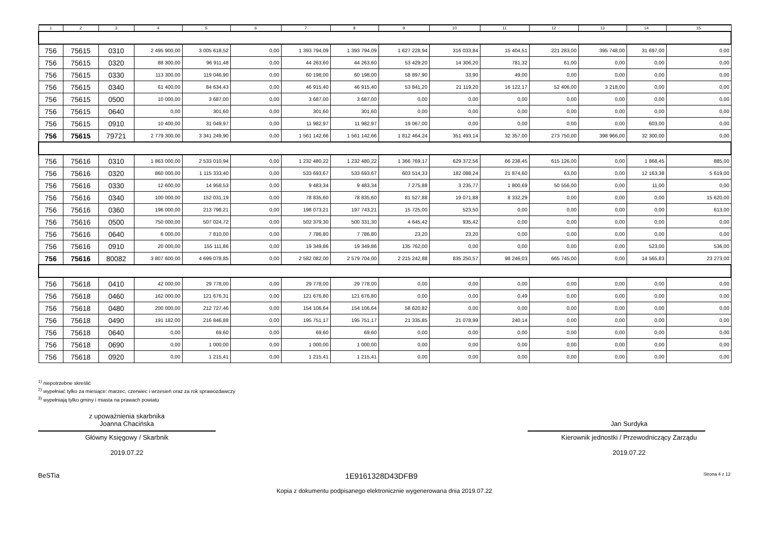| 1 | 2 | 3 | 4 | 5 | 6 | 7 | 8 | 9 | 10 | 11 | 12 | 13 | 14 | 15 |
| --- | --- | --- | --- | --- | --- | --- | --- | --- | --- | --- | --- | --- | --- | --- |
| 756 | 75615 | 0310 | 2 495 900,00 | 3 005 618,52 | 0,00 | 1 393 794,09 | 1 393 794,09 | 1 627 228,94 | 316 033,84 | 15 404,51 | 221 283,00 | 395 748,00 | 31 697,00 | 0,00 |
| 756 | 75615 | 0320 | 88 300,00 | 96 911,48 | 0,00 | 44 263,60 | 44 263,60 | 53 429,20 | 14 306,20 | 781,32 | 61,00 | 0,00 | 0,00 | 0,00 |
| 756 | 75615 | 0330 | 113 300,00 | 119 046,90 | 0,00 | 60 198,00 | 60 198,00 | 58 897,90 | 33,90 | 49,00 | 0,00 | 0,00 | 0,00 | 0,00 |
| 756 | 75615 | 0340 | 61 400,00 | 84 634,43 | 0,00 | 46 915,40 | 46 915,40 | 53 841,20 | 21 119,20 | 16 122,17 | 52 406,00 | 3 218,00 | 0,00 | 0,00 |
| 756 | 75615 | 0500 | 10 000,00 | 3 687,00 | 0,00 | 3 687,00 | 3 687,00 | 0,00 | 0,00 | 0,00 | 0,00 | 0,00 | 0,00 | 0,00 |
| 756 | 75615 | 0640 | 0,00 | 301,60 | 0,00 | 301,60 | 301,60 | 0,00 | 0,00 | 0,00 | 0,00 | 0,00 | 0,00 | 0,00 |
| 756 | 75615 | 0910 | 10 400,00 | 31 049,97 | 0,00 | 11 982,97 | 11 982,97 | 19 067,00 | 0,00 | 0,00 | 0,00 | 0,00 | 603,00 | 0,00 |
| 756 | 75615 | 79721 | 2 779 300,00 | 3 341 249,90 | 0,00 | 1 561 142,66 | 1 561 142,66 | 1 812 464,24 | 351 493,14 | 32 357,00 | 273 750,00 | 398 966,00 | 32 300,00 | 0,00 |
| 756 | 75616 | 0310 | 1 863 000,00 | 2 533 010,94 | 0,00 | 1 232 480,22 | 1 232 480,22 | 1 366 769,17 | 629 372,56 | 66 238,45 | 615 126,00 | 0,00 | 1 868,45 | 885,00 |
| 756 | 75616 | 0320 | 860 000,00 | 1 115 333,40 | 0,00 | 533 693,67 | 533 693,67 | 603 514,33 | 182 088,24 | 21 874,60 | 63,00 | 0,00 | 12 163,38 | 5 619,00 |
| 756 | 75616 | 0330 | 12 600,00 | 14 958,53 | 0,00 | 9 483,34 | 9 483,34 | 7 275,88 | 3 235,77 | 1 800,69 | 50 556,00 | 0,00 | 11,00 | 0,00 |
| 756 | 75616 | 0340 | 100 000,00 | 152 031,19 | 0,00 | 78 835,60 | 78 835,60 | 81 527,88 | 19 071,88 | 8 332,29 | 0,00 | 0,00 | 0,00 | 15 620,00 |
| 756 | 75616 | 0360 | 196 000,00 | 213 798,21 | 0,00 | 198 073,21 | 197 743,21 | 15 725,00 | 523,50 | 0,00 | 0,00 | 0,00 | 0,00 | 613,00 |
| 756 | 75616 | 0500 | 750 000,00 | 507 024,72 | 0,00 | 502 379,30 | 500 331,30 | 4 645,42 | 935,42 | 0,00 | 0,00 | 0,00 | 0,00 | 0,00 |
| 756 | 75616 | 0640 | 6 000,00 | 7 810,00 | 0,00 | 7 786,80 | 7 786,80 | 23,20 | 23,20 | 0,00 | 0,00 | 0,00 | 0,00 | 0,00 |
| 756 | 75616 | 0910 | 20 000,00 | 155 111,86 | 0,00 | 19 349,86 | 19 349,86 | 135 762,00 | 0,00 | 0,00 | 0,00 | 0,00 | 523,00 | 536,00 |
| 756 | 75616 | 80082 | 3 807 600,00 | 4 699 078,85 | 0,00 | 2 582 082,00 | 2 579 704,00 | 2 215 242,88 | 835 250,57 | 98 246,03 | 665 745,00 | 0,00 | 14 565,83 | 23 273,00 |
| 756 | 75618 | 0410 | 42 000,00 | 29 778,00 | 0,00 | 29 778,00 | 29 778,00 | 0,00 | 0,00 | 0,00 | 0,00 | 0,00 | 0,00 | 0,00 |
| 756 | 75618 | 0460 | 162 000,00 | 121 676,31 | 0,00 | 121 676,80 | 121 676,80 | 0,00 | 0,00 | 0,49 | 0,00 | 0,00 | 0,00 | 0,00 |
| 756 | 75618 | 0480 | 200 000,00 | 212 727,46 | 0,00 | 154 106,64 | 154 106,64 | 58 620,82 | 0,00 | 0,00 | 0,00 | 0,00 | 0,00 | 0,00 |
| 756 | 75618 | 0490 | 191 182,00 | 216 846,88 | 0,00 | 195 751,17 | 195 751,17 | 21 335,85 | 21 078,99 | 240,14 | 0,00 | 0,00 | 0,00 | 0,00 |
| 756 | 75618 | 0640 | 0,00 | 69,60 | 0,00 | 69,60 | 69,60 | 0,00 | 0,00 | 0,00 | 0,00 | 0,00 | 0,00 | 0,00 |
| 756 | 75618 | 0690 | 0,00 | 1 000,00 | 0,00 | 1 000,00 | 1 000,00 | 0,00 | 0,00 | 0,00 | 0,00 | 0,00 | 0,00 | 0,00 |
| 756 | 75618 | 0920 | 0,00 | 1 215,41 | 0,00 | 1 215,41 | 1 215,41 | 0,00 | 0,00 | 0,00 | 0,00 | 0,00 | 0,00 | 0,00 |
<sup>1)</sup> niepotrzebne skreślić
<sup>2)</sup> wypełniać tylko za miesiące: marzec, czerwiec i wrzesień oraz za rok sprawozdawczy
<sup>3)</sup> wypełniają tylko gminy i miasta na prawach powiatu
z upoważnienia skarbnika
Joanna Chacińska
Główny Księgowy / Skarbnik
2019.07.22
Jan Surdyka
Kierownik jednostki / Przewodniczący Zarządu
2019.07.22
BeSTia 1E9161328D43DFB9 Strona 4 z 12
Kopia z dokumentu podpisanego elektronicznie wygenerowana dnia 2019.07.22